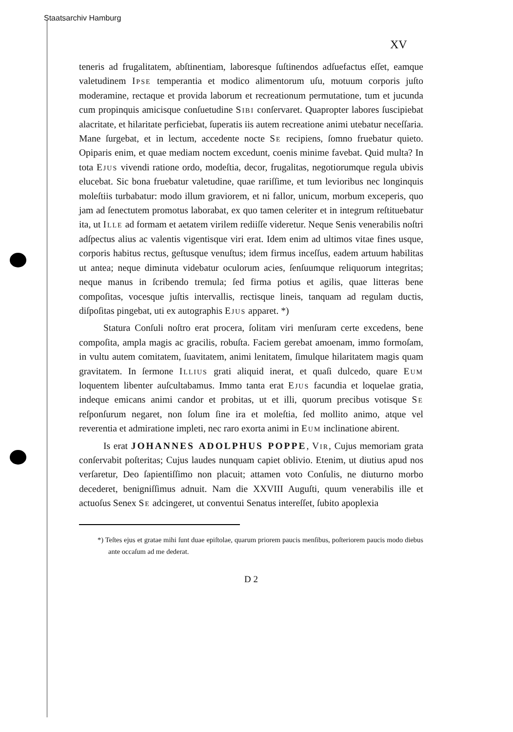Staatsarchiv Hamburg
XV
teneris ad frugalitatem, abſtinentiam, laboresque ſuſtinendos adſuefactus eſſet, eamque valetudinem Ipse temperantia et modico alimentorum uſu, motuum corporis juſto moderamine, rectaque et provida laborum et recreationum permutatione, tum et jucunda cum propinquis amicisque conſuetudine Sibi conſervaret. Quapropter labores ſuscipiebat alacritate, et hilaritate perficiebat, ſuperatis iis autem recreatione animi utebatur neceſſaria. Mane ſurgebat, et in lectum, accedente nocte Se recipiens, ſomno fruebatur quieto. Opiparis enim, et quae mediam noctem excedunt, coenis minime favebat. Quid multa? In tota Ejus vivendi ratione ordo, modeſtia, decor, frugalitas, negotiorumque regula ubivis elucebat. Sic bona fruebatur valetudine, quae rariſſime, et tum levioribus nec longinquis moleſtiis turbabatur: modo illum graviorem, et ni fallor, unicum, morbum exceperis, quo jam ad ſenectutem promotus laborabat, ex quo tamen celeriter et in integrum reſtituebatur ita, ut Ille ad formam et aetatem virilem rediiſſe videretur. Neque Senis venerabilis noſtri adſpectus alius ac valentis vigentisque viri erat. Idem enim ad ultimos vitae fines usque, corporis habitus rectus, geſtusque venuſtus; idem firmus inceſſus, eadem artuum habilitas ut antea; neque diminuta videbatur oculorum acies, ſenſuumque reliquorum integritas; neque manus in ſcribendo tremula; ſed firma potius et agilis, quae litteras bene compoſitas, vocesque juſtis intervallis, rectisque lineis, tanquam ad regulam ductis, diſpoſitas pingebat, uti ex autographis Ejus apparet. *)
Statura Conſuli noſtro erat procera, ſolitam viri menſuram certe excedens, bene compoſita, ampla magis ac gracilis, robuſta. Faciem gerebat amoenam, immo formoſam, in vultu autem comitatem, ſuavitatem, animi lenitatem, ſimulque hilaritatem magis quam gravitatem. In ſermone Illius grati aliquid inerat, et quaſi dulcedo, quare Eum loquentem libenter auſcultabamus. Immo tanta erat Ejus facundia et loquelae gratia, indeque emicans animi candor et probitas, ut et illi, quorum precibus votisque Se reſponſurum negaret, non ſolum ſine ira et moleſtia, ſed mollito animo, atque vel reverentia et admiratione impleti, nec raro exorta animi in Eum inclinatione abirent.
Is erat JOHANNES ADOLPHUS POPPE, Vir, Cujus memoriam grata conſervabit poſteritas; Cujus laudes nunquam capiet oblivio. Etenim, ut diutius apud nos verſaretur, Deo ſapientiſſimo non placuit; attamen voto Conſulis, ne diuturno morbo decederet, benigniſſimus adnuit. Nam die XXVIII Auguſti, quum venerabilis ille et actuoſus Senex Se adcingeret, ut conventui Senatus intereſſet, ſubito apoplexia
*) Teſtes ejus et gratae mihi ſunt duae epiſtolae, quarum priorem paucis menſibus, poſteriorem paucis modo diebus ante occaſum ad me dederat.
D 2